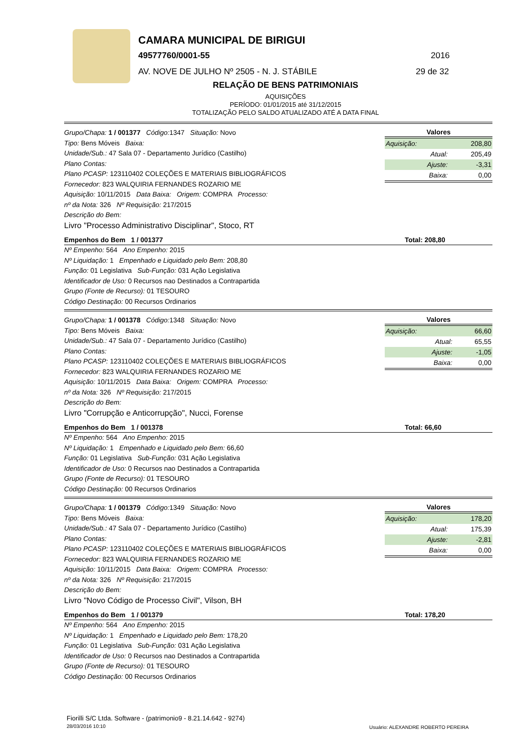CAMARA MUNICIPAL DE BIRIGUI
49577760/0001-55 2016
AV. NOVE DE JULHO Nº 2505 - N. J. STÁBILE
29 de 32
RELAÇÃO DE BENS PATRIMONIAIS
AQUISIÇÕES
PERÍODO: 01/01/2015 até 31/12/2015
TOTALIZAÇÃO PELO SALDO ATUALIZADO ATÉ A DATA FINAL
Grupo/Chapa: 1 / 001377 Código: 1347 Situação: Novo
Tipo: Bens Móveis Baixa:
Unidade/Sub.: 47 Sala 07 - Departamento Jurídico (Castilho)
Plano Contas:
Plano PCASP: 123110402 COLEÇÕES E MATERIAIS BIBLIOGRÁFICOS
Fornecedor: 823 WALQUIRIA FERNANDES ROZARIO ME
Aquisição: 10/11/2015 Data Baixa: Origem: COMPRA Processo:
nº da Nota: 326 Nº Requisição: 217/2015
Descrição do Bem:
Livro "Processo Administrativo Disciplinar", Stoco, RT
| Valores | |
| --- | --- |
| Aquisição: | 208,80 |
| Atual: | 205,49 |
| Ajuste: | -3,31 |
| Baixa: | 0,00 |
Empenhos do Bem 1 / 001377 Total: 208,80
Nº Empenho: 564 Ano Empenho: 2015
Nº Liquidação: 1 Empenhado e Liquidado pelo Bem: 208,80
Função: 01 Legislativa Sub-Função: 031 Ação Legislativa
Identificador de Uso: 0 Recursos nao Destinados a Contrapartida
Grupo (Fonte de Recurso): 01 TESOURO
Código Destinação: 00 Recursos Ordinarios
Grupo/Chapa: 1 / 001378 Código: 1348 Situação: Novo
Tipo: Bens Móveis Baixa:
Unidade/Sub.: 47 Sala 07 - Departamento Jurídico (Castilho)
Plano Contas:
Plano PCASP: 123110402 COLEÇÕES E MATERIAIS BIBLIOGRÁFICOS
Fornecedor: 823 WALQUIRIA FERNANDES ROZARIO ME
Aquisição: 10/11/2015 Data Baixa: Origem: COMPRA Processo:
nº da Nota: 326 Nº Requisição: 217/2015
Descrição do Bem:
Livro "Corrupção e Anticorrupção", Nucci, Forense
| Valores | |
| --- | --- |
| Aquisição: | 66,60 |
| Atual: | 65,55 |
| Ajuste: | -1,05 |
| Baixa: | 0,00 |
Empenhos do Bem 1 / 001378 Total: 66,60
Nº Empenho: 564 Ano Empenho: 2015
Nº Liquidação: 1 Empenhado e Liquidado pelo Bem: 66,60
Função: 01 Legislativa Sub-Função: 031 Ação Legislativa
Identificador de Uso: 0 Recursos nao Destinados a Contrapartida
Grupo (Fonte de Recurso): 01 TESOURO
Código Destinação: 00 Recursos Ordinarios
Grupo/Chapa: 1 / 001379 Código: 1349 Situação: Novo
Tipo: Bens Móveis Baixa:
Unidade/Sub.: 47 Sala 07 - Departamento Jurídico (Castilho)
Plano Contas:
Plano PCASP: 123110402 COLEÇÕES E MATERIAIS BIBLIOGRÁFICOS
Fornecedor: 823 WALQUIRIA FERNANDES ROZARIO ME
Aquisição: 10/11/2015 Data Baixa: Origem: COMPRA Processo:
nº da Nota: 326 Nº Requisição: 217/2015
Descrição do Bem:
Livro "Novo Código de Processo Civil", Vilson, BH
| Valores | |
| --- | --- |
| Aquisição: | 178,20 |
| Atual: | 175,39 |
| Ajuste: | -2,81 |
| Baixa: | 0,00 |
Empenhos do Bem 1 / 001379 Total: 178,20
Nº Empenho: 564 Ano Empenho: 2015
Nº Liquidação: 1 Empenhado e Liquidado pelo Bem: 178,20
Função: 01 Legislativa Sub-Função: 031 Ação Legislativa
Identificador de Uso: 0 Recursos nao Destinados a Contrapartida
Grupo (Fonte de Recurso): 01 TESOURO
Código Destinação: 00 Recursos Ordinarios
Fiorilli S/C Ltda. Software - (patrimonio9 - 8.21.14.642 - 9274)
28/03/2016 10:10
Usuário: ALEXANDRE ROBERTO PEREIRA